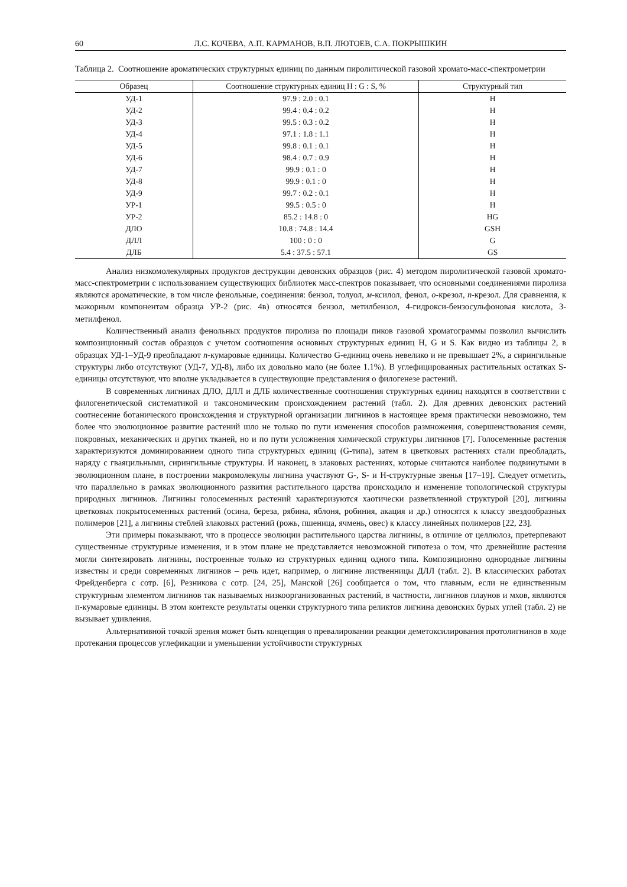60 Л.С. КОЧЕВА, А.П. КАРМАНОВ, В.П. ЛЮТОЕВ, С.А. ПОКРЫШКИН
Таблица 2. Соотношение ароматических структурных единиц по данным пиролитической газовой хромато-масс-спектрометрии
| Образец | Соотношение структурных единиц H : G : S, % | Структурный тип |
| --- | --- | --- |
| УД-1 | 97.9 : 2.0 : 0.1 | H |
| УД-2 | 99.4 : 0.4 : 0.2 | H |
| УД-3 | 99.5 : 0.3 : 0.2 | H |
| УД-4 | 97.1 : 1.8 : 1.1 | H |
| УД-5 | 99.8 : 0.1 : 0.1 | H |
| УД-6 | 98.4 : 0.7 : 0.9 | H |
| УД-7 | 99.9 : 0.1 : 0 | H |
| УД-8 | 99.9 : 0.1 : 0 | H |
| УД-9 | 99.7 : 0.2 : 0.1 | H |
| УР-1 | 99.5 : 0.5 : 0 | H |
| УР-2 | 85.2 : 14.8 : 0 | HG |
| ДЛО | 10.8 : 74.8 : 14.4 | GSH |
| ДЛЛ | 100 : 0 : 0 | G |
| ДЛБ | 5.4 : 37.5 : 57.1 | GS |
Анализ низкомолекулярных продуктов деструкции девонских образцов (рис. 4) методом пиролитической газовой хромато-масс-спектрометрии с использованием существующих библиотек масс-спектров показывает, что основными соединениями пиролиза являются ароматические, в том числе фенольные, соединения: бензол, толуол, м-ксилол, фенол, о-крезол, п-крезол. Для сравнения, к мажорным компонентам образца УР-2 (рис. 4в) относятся бензол, метилбензол, 4-гидрокси-бензосульфоновая кислота, 3-метилфенол.
Количественный анализ фенольных продуктов пиролиза по площади пиков газовой хроматограммы позволил вычислить композиционный состав образцов с учетом соотношения основных структурных единиц H, G и S. Как видно из таблицы 2, в образцах УД-1–УД-9 преобладают п-кумаровые единицы. Количество G-единиц очень невелико и не превышает 2%, а сирингильные структуры либо отсутствуют (УД-7, УД-8), либо их довольно мало (не более 1.1%). В углефицированных растительных остатках S-единицы отсутствуют, что вполне укладывается в существующие представления о филогенезе растений.
В современных лигнинах ДЛО, ДЛЛ и ДЛБ количественные соотношения структурных единиц находятся в соответствии с филогенетической систематикой и таксономическим происхождением растений (табл. 2). Для древних девонских растений соотнесение ботанического происхождения и структурной организации лигнинов в настоящее время практически невозможно, тем более что эволюционное развитие растений шло не только по пути изменения способов размножения, совершенствования семян, покровных, механических и других тканей, но и по пути усложнения химической структуры лигнинов [7]. Голосеменные растения характеризуются доминированием одного типа структурных единиц (G-типа), затем в цветковых растениях стали преобладать, наряду с гваяцильными, сирингильные структуры. И наконец, в злаковых растениях, которые считаются наиболее подвинутыми в эволюционном плане, в построении макромолекулы лигнина участвуют G-, S- и H-структурные звенья [17–19]. Следует отметить, что параллельно в рамках эволюционного развития растительного царства происходило и изменение топологической структуры природных лигнинов. Лигнины голосеменных растений характеризуются хаотически разветвленной структурой [20], лигнины цветковых покрытосеменных растений (осина, береза, рябина, яблоня, робиния, акация и др.) относятся к классу звездообразных полимеров [21], а лигнины стеблей злаковых растений (рожь, пшеница, ячмень, овес) к классу линейных полимеров [22, 23].
Эти примеры показывают, что в процессе эволюции растительного царства лигнины, в отличие от целлюлоз, претерпевают существенные структурные изменения, и в этом плане не представляется невозможной гипотеза о том, что древнейшие растения могли синтезировать лигнины, построенные только из структурных единиц одного типа. Композиционно однородные лигнины известны и среди современных лигнинов – речь идет, например, о лигнине лиственницы ДЛЛ (табл. 2). В классических работах Фрейденберга с сотр. [6], Резникова с сотр. [24, 25], Манской [26] сообщается о том, что главным, если не единственным структурным элементом лигнинов так называемых низкоорганизованных растений, в частности, лигнинов плаунов и мхов, являются п-кумаровые единицы. В этом контексте результаты оценки структурного типа реликтов лигнина девонских бурых углей (табл. 2) не вызывает удивления.
Альтернативной точкой зрения может быть концепция о превалировании реакции деметоксилирования протолигнинов в ходе протекания процессов углефикации и уменьшении устойчивости структурных